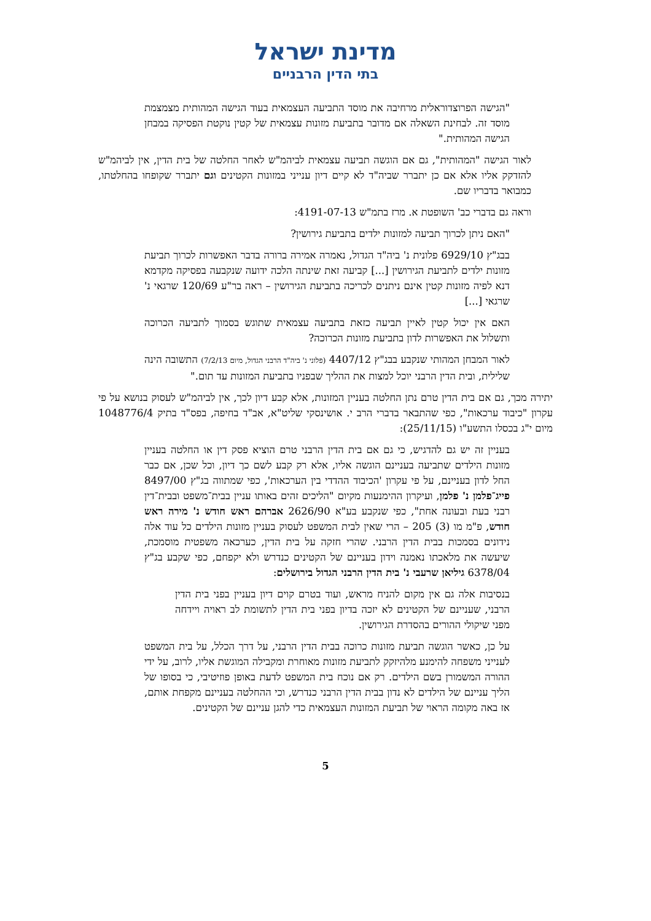מדינת ישראל
בתי הדין הרבניים
"הגישה הפרוצדוראלית מרחיבה את מוסד התביעה העצמאית בעוד הגישה המהותית מצמצמת מוסד זה. לבחינת השאלה אם מדובר בתביעת מזונות עצמאית של קטין נוקטת הפסיקה במבחן הגישה המהותית."
לאור הגישה "המהותית", גם אם הוגשה תביעה עצמאית לביהמ"ש לאחר החלטה של בית הדין, אין לביהמ"ש להזדקק אליו אלא אם כן יתברר שביה"ד לא קיים דיון ענייני במזונות הקטינים וגם יתברר שקופחו בהחלטתו, כמבואר בדבריו שם.
וראה גם בדברי כב' השופטת א. מרז בתמ"ש 4191-07-13:
"האם ניתן לכרוך תביעה למזונות ילדים בתביעת גירושין?
בבג"ץ 6929/10 פלונית נ' ביה"ד הגדול, נאמרה אמירה ברורה בדבר האפשרות לכרוך תביעת מזונות ילדים לתביעת הגירושין [...] קביעה זאת שינתה הלכה ידועה שנקבעה בפסיקה מקדמא דנא לפיה מזונות קטין אינם ניתנים לכריכה בתביעת הגירושין – ראה בר"ע 120/69 שרגאי נ' שרגאי [...]
האם אין יכול קטין לאיין תביעה כזאת בתביעה עצמאית שתוגש בסמוך לתביעה הכרוכה ותשלול את האפשרות לדון בתביעת מזונות הכרוכה?
לאור המבחן המהותי שנקבע בבג"ץ 4407/12 (פלוני נ' ביה"ד הרבני הגדול, מיום 7/2/13) התשובה הינה שלילית, ובית הדין הרבני יוכל למצות את ההליך שבפניו בתביעת המזונות עד תום."
יתירה מכך, גם אם בית הדין טרם נתן החלטה בעניין המזונות, אלא קבע דיון לכך, אין לביהמ"ש לעסוק בנושא על פי עקרון "כיבוד ערכאות", כפי שהתבאר בדברי הרב י. אושינסקי שליט"א, אב"ד בחיפה, בפס"ד בתיק 1048776/4 מיום י"ג בכסלו התשע"ו (25/11/15):
בעניין זה יש גם להדגיש, כי גם אם בית הדין הרבני טרם הוציא פסק דין או החלטה בעניין מזונות הילדים שתביעה בעניינם הוגשה אליו, אלא רק קבע לשם כך דיון, וכל שכן, אם כבר החל לדון בעניינם, על פי עקרון 'הכיבוד ההדדי בין הערכאות', כפי שמתווה בג"ץ 8497/00 פייג־פלמן נ' פלמן, ועיקרון ההימנעות מקיום "הליכים זהים באותו עניין בבית־משפט ובבית־דין רבני בעת ובעונה אחת", כפי שנקבע בע"א 2626/90 אברהם ראש חודש נ' מירה ראש חודש, פ"מ מו (3) 205 – הרי שאין לבית המשפט לעסוק בעניין מזונות הילדים כל עוד אלה נידונים בסמכות בבית הדין הרבני. שהרי חזקה על בית הדין, כערכאה משפטית מוסמכת, שיעשה את מלאכתו נאמנה וידון בעניינם של הקטינים כנדרש ולא יקפחם, כפי שקבע בג"ץ 6378/04 גיליאן שרעבי נ' בית הדין הרבני הגדול בירושלים:
בנסיבות אלה גם אין מקום להניח מראש, ועוד בטרם קוים דיון בעניין בפני בית הדין הרבני, שעניינם של הקטינים לא יזכה בדיון בפני בית הדין לתשומת לב ראויה ויידחה מפני שיקולי ההורים בהסדרת הגירושין.
על כן, כאשר הוגשה תביעת מזונות כרוכה בבית הדין הרבני, על דרך הכלל, על בית המשפט לענייני משפחה להימנע מלהיזקק לתביעת מזונות מאוחרת ומקבילה המוגשת אליו, לרוב, על ידי ההורה המשמורן בשם הילדים. רק אם נוכח בית המשפט לדעת באופן פוזיטיבי, כי בסופו של הליך עניינם של הילדים לא נדון בבית הדין הרבני כנדרש, וכי ההחלטה בעניינם מקפחת אותם, אז באה מקומה הראוי של תביעת המזונות העצמאית כדי להגן עניינם של הקטינים.
5